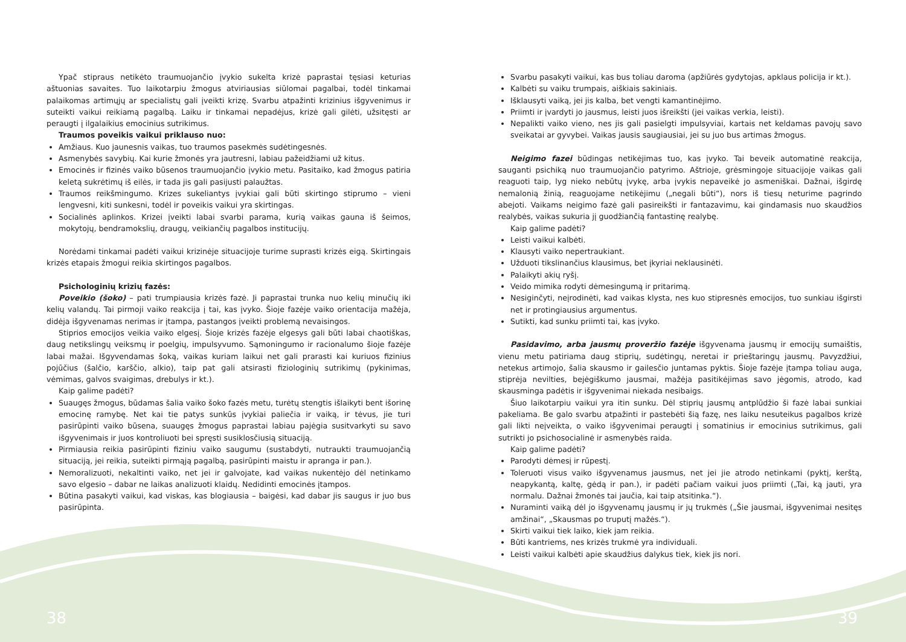Ypač stipraus netikėto traumuojančio įvykio sukelta krizė paprastai tęsiasi keturias aštuonias savaites. Tuo laikotarpiu žmogus atviriausias siūlomai pagalbai, todėl tinkamai palaikomas artimųjų ar specialistų gali įveikti krizę. Svarbu atpažinti krizinius išgyvenimus ir suteikti vaikui reikiamą pagalbą. Laiku ir tinkamai nepadėjus, krizė gali gilėti, užsitęsti ar peraugti į ilgalaikius emocinius sutrikimus.
Traumos poveikis vaikui priklauso nuo:
Amžiaus. Kuo jaunesnis vaikas, tuo traumos pasekmės sudėtingesnės.
Asmenybės savybių. Kai kurie žmonės yra jautresni, labiau pažeidžiami už kitus.
Emocinės ir fizinės vaiko būsenos traumuojančio įvykio metu. Pasitaiko, kad žmogus patiria keletą sukrėtimų iš eilės, ir tada jis gali pasijusti palaužtas.
Traumos reikšmingumo. Krizes sukeliantys įvykiai gali būti skirtingo stiprumo – vieni lengvesni, kiti sunkesni, todėl ir poveikis vaikui yra skirtingas.
Socialinės aplinkos. Krizei įveikti labai svarbi parama, kurią vaikas gauna iš šeimos, mokytojų, bendramokslių, draugų, veikiančių pagalbos institucijų.
Norėdami tinkamai padėti vaikui krizinėje situacijoje turime suprasti krizės eigą. Skirtingais krizės etapais žmogui reikia skirtingos pagalbos.
Psichologinių krizių fazės:
Poveikio (šoko) – pati trumpiausia krizės fazė. Ji paprastai trunka nuo kelių minučių iki kelių valandų. Tai pirmoji vaiko reakcija į tai, kas įvyko. Šioje fazėje vaiko orientacija mažėja, didėja išgyvenamas nerimas ir įtampa, pastangos įveikti problemą nevaisingos.
Stiprios emocijos veikia vaiko elgesį. Šioje krizės fazėje elgesys gali būti labai chaotiškas, daug netikslingų veiksmų ir poelgių, impulsyvumo. Sąmoningumo ir racionalumo šioje fazėje labai mažai. Išgyvendamas šoką, vaikas kuriam laikui net gali prarasti kai kuriuos fizinius pojūčius (šalčio, karščio, alkio), taip pat gali atsirasti fiziologinių sutrikimų (pykinimas, vėmimas, galvos svaigimas, drebulys ir kt.).
Kaip galime padėti?
Suaugęs žmogus, būdamas šalia vaiko šoko fazės metu, turėtų stengtis išlaikyti bent išorinę emocinę ramybę. Net kai tie patys sunkūs įvykiai paliečia ir vaiką, ir tėvus, jie turi pasirūpinti vaiko būsena, suaugęs žmogus paprastai labiau pajėgia susitvarkyti su savo išgyvenimais ir juos kontroliuoti bei spręsti susiklosčiusią situaciją.
Pirmiausia reikia pasirūpinti fiziniu vaiko saugumu (sustabdyti, nutraukti traumuojančią situaciją, jei reikia, suteikti pirmąją pagalbą, pasirūpinti maistu ir apranga ir pan.).
Nemoralizuoti, nekaltinti vaiko, net jei ir galvojate, kad vaikas nukentėjo dėl netinkamo savo elgesio – dabar ne laikas analizuoti klaidų. Nedidinti emocinės įtampos.
Būtina pasakyti vaikui, kad viskas, kas blogiausia – baigėsi, kad dabar jis saugus ir juo bus pasirūpinta.
Svarbu pasakyti vaikui, kas bus toliau daroma (apžiūrės gydytojas, apklaus policija ir kt.).
Kalbėti su vaiku trumpais, aiškiais sakiniais.
Išklausyti vaiką, jei jis kalba, bet vengti kamantinėjimo.
Priimti ir įvardyti jo jausmus, leisti juos išreikšti (jei vaikas verkia, leisti).
Nepalikti vaiko vieno, nes jis gali pasielgti impulsyviai, kartais net keldamas pavojų savo sveikatai ar gyvybei. Vaikas jausis saugiausiai, jei su juo bus artimas žmogus.
Neigimo fazei būdingas netikėjimas tuo, kas įvyko. Tai beveik automatinė reakcija, sauganti psichiką nuo traumuojančio patyrimo. Aštrioje, grėsmingoje situacijoje vaikas gali reaguoti taip, lyg nieko nebūtų įvykę, arba įvykis nepaveikė jo asmeniškai. Dažnai, išgirdę nemalonią žinią, reaguojame netikėjimu („negali būti“), nors iš tiesų neturime pagrindo abejoti. Vaikams neigimo fazė gali pasireikšti ir fantazavimu, kai gindamasis nuo skaudžios realybės, vaikas sukuria jį guodžiančią fantastinę realybę.
Kaip galime padėti?
Leisti vaikui kalbėti.
Klausyti vaiko nepertraukiant.
Užduoti tikslinančius klausimus, bet įkyriai neklausinėti.
Palaikyti akių ryšį.
Veido mimika rodyti dėmesingumą ir pritarimą.
Nesiginčyti, neįrodinėti, kad vaikas klysta, nes kuo stipresnės emocijos, tuo sunkiau išgirsti net ir protingiausius argumentus.
Sutikti, kad sunku priimti tai, kas įvyko.
Pasidavimo, arba jausmų proveržio fazėje išgyvenama jausmų ir emocijų sumaištis, vienu metu patiriama daug stiprių, sudėtingų, neretai ir prieštaringų jausmų. Pavyzdžiui, netekus artimojo, šalia skausmo ir gailesčio juntamas pyktis. Šioje fazėje įtampa toliau auga, stiprėja nevilties, bejėgiškumo jausmai, mažėja pasitikėjimas savo jėgomis, atrodo, kad skausminga padėtis ir išgyvenimai niekada nesibaigs.
Šiuo laikotarpiu vaikui yra itin sunku. Dėl stiprių jausmų antplūdžio ši fazė labai sunkiai pakeliama. Be galo svarbu atpažinti ir pastebėti šią fazę, nes laiku nesuteikus pagalbos krizė gali likti neįveikta, o vaiko išgyvenimai peraugti į somatinius ir emocinius sutrikimus, gali sutrikti jo psichosocialinė ir asmenybės raida.
Kaip galime padėti?
Parodyti dėmesį ir rūpestį.
Toleruoti visus vaiko išgyvenamus jausmus, net jei jie atrodo netinkami (pyktį, kerštą, neapykantą, kaltę, gėdą ir pan.), ir padėti pačiam vaikui juos priimti („Tai, ką jauti, yra normalu. Dažnai žmonės tai jaučia, kai taip atsitinka.“).
Nuraminti vaiką dėl jo išgyvenamų jausmų ir jų trukmės („Šie jausmai, išgyvenimai nesitęs amžinai“, „Skausmas po truputį mažės.“).
Skirti vaikui tiek laiko, kiek jam reikia.
Būti kantriems, nes krizės trukmė yra individuali.
Leisti vaikui kalbėti apie skaudžius dalykus tiek, kiek jis nori.
38 39